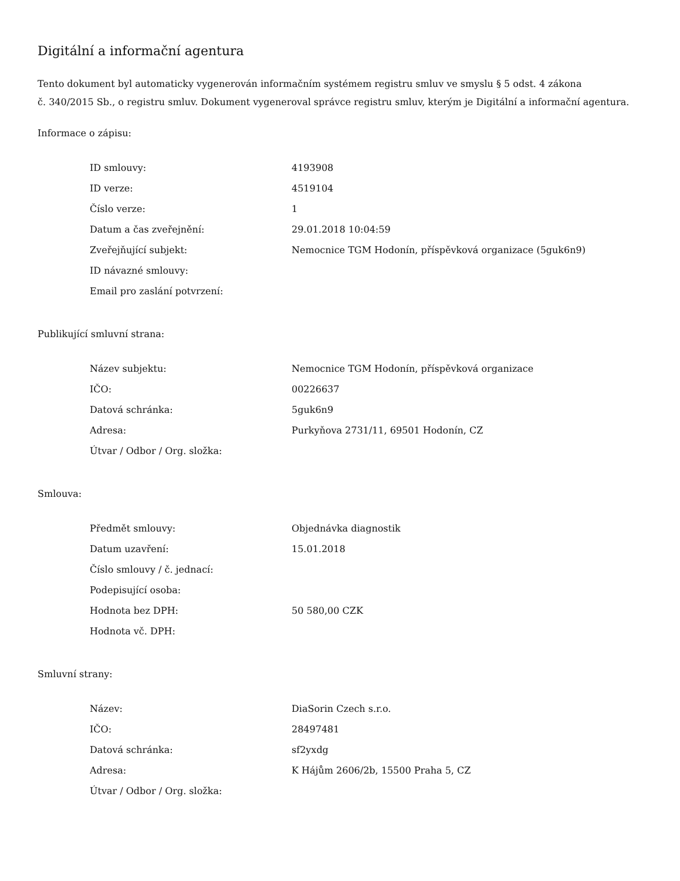Digitální a informační agentura
Tento dokument byl automaticky vygenerován informačním systémem registru smluv ve smyslu § 5 odst. 4 zákona
č. 340/2015 Sb., o registru smluv. Dokument vygeneroval správce registru smluv, kterým je Digitální a informační agentura.
Informace o zápisu:
| ID smlouvy: | 4193908 |
| ID verze: | 4519104 |
| Číslo verze: | 1 |
| Datum a čas zveřejnění: | 29.01.2018 10:04:59 |
| Zveřejňující subjekt: | Nemocnice TGM Hodonín, příspěvková organizace (5guk6n9) |
| ID návazné smlouvy: | |
| Email pro zaslání potvrzení: | |
Publikující smluvní strana:
| Název subjektu: | Nemocnice TGM Hodonín, příspěvková organizace |
| IČO: | 00226637 |
| Datová schránka: | 5guk6n9 |
| Adresa: | Purkyňova 2731/11, 69501 Hodonín, CZ |
| Útvar / Odbor / Org. složka: | |
Smlouva:
| Předmět smlouvy: | Objednávka diagnostik |
| Datum uzavření: | 15.01.2018 |
| Číslo smlouvy / č. jednací: | |
| Podepisující osoba: | |
| Hodnota bez DPH: | 50 580,00 CZK |
| Hodnota vč. DPH: | |
Smluvní strany:
| Název: | DiaSorin Czech s.r.o. |
| IČO: | 28497481 |
| Datová schránka: | sf2yxdg |
| Adresa: | K Hájům 2606/2b, 15500 Praha 5, CZ |
| Útvar / Odbor / Org. složka: | |